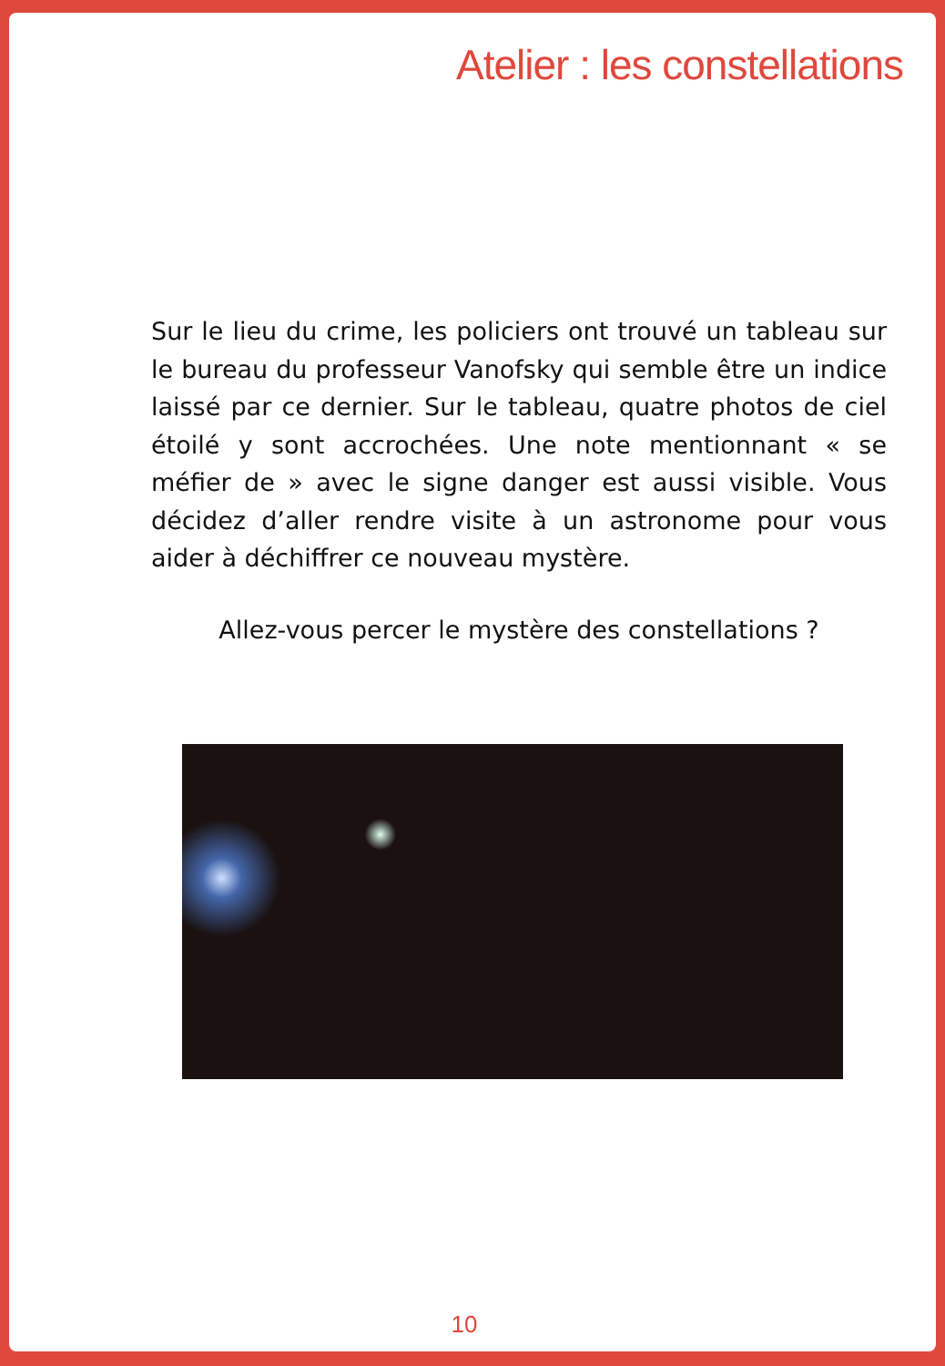Atelier : les constellations
Sur le lieu du crime, les policiers ont trouvé un tableau sur le bureau du professeur Vanofsky qui semble être un indice laissé par ce dernier. Sur le tableau, quatre photos de ciel étoilé y sont accrochées. Une note mentionnant « se méfier de » avec le signe danger est aussi visible. Vous décidez d’aller rendre visite à un astronome pour vous aider à déchiffrer ce nouveau mystère.
Allez-vous percer le mystère des constellations ?
10